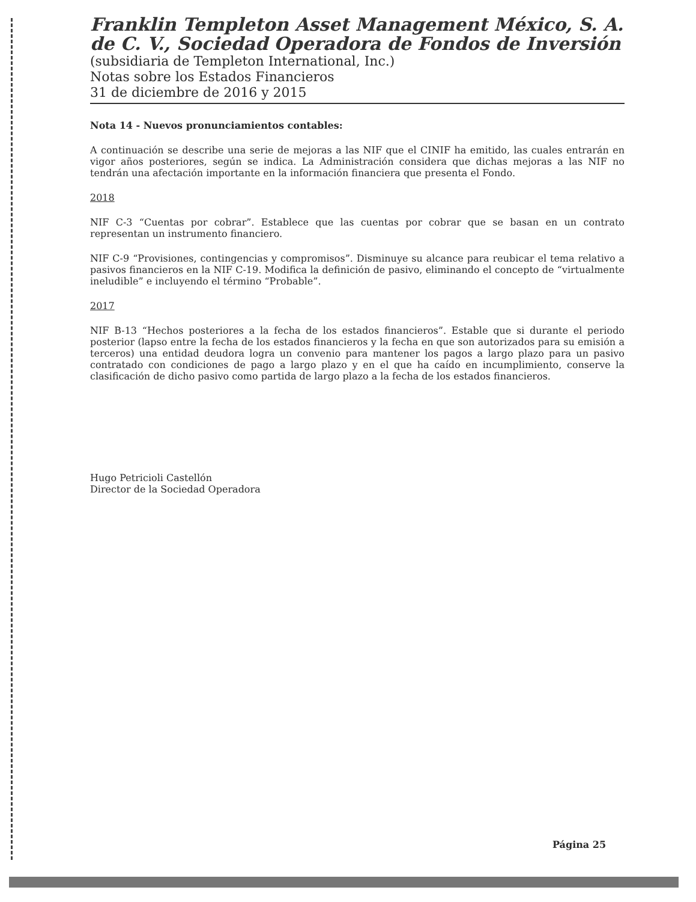Franklin Templeton Asset Management México, S. A. de C. V., Sociedad Operadora de Fondos de Inversión
(subsidiaria de Templeton International, Inc.)
Notas sobre los Estados Financieros
31 de diciembre de 2016 y 2015
Nota 14 - Nuevos pronunciamientos contables:
A continuación se describe una serie de mejoras a las NIF que el CINIF ha emitido, las cuales entrarán en vigor años posteriores, según se indica. La Administración considera que dichas mejoras a las NIF no tendrán una afectación importante en la información financiera que presenta el Fondo.
2018
NIF C-3 “Cuentas por cobrar”. Establece que las cuentas por cobrar que se basan en un contrato representan un instrumento financiero.
NIF C-9 “Provisiones, contingencias y compromisos”. Disminuye su alcance para reubicar el tema relativo a pasivos financieros en la NIF C-19. Modifica la definición de pasivo, eliminando el concepto de “virtualmente ineludible” e incluyendo el término “Probable”.
2017
NIF B-13 “Hechos posteriores a la fecha de los estados financieros”. Estable que si durante el periodo posterior (lapso entre la fecha de los estados financieros y la fecha en que son autorizados para su emisión a terceros) una entidad deudora logra un convenio para mantener los pagos a largo plazo para un pasivo contratado con condiciones de pago a largo plazo y en el que ha caído en incumplimiento, conserve la clasificación de dicho pasivo como partida de largo plazo a la fecha de los estados financieros.
Hugo Petricioli Castellón
Director de la Sociedad Operadora
Página 25